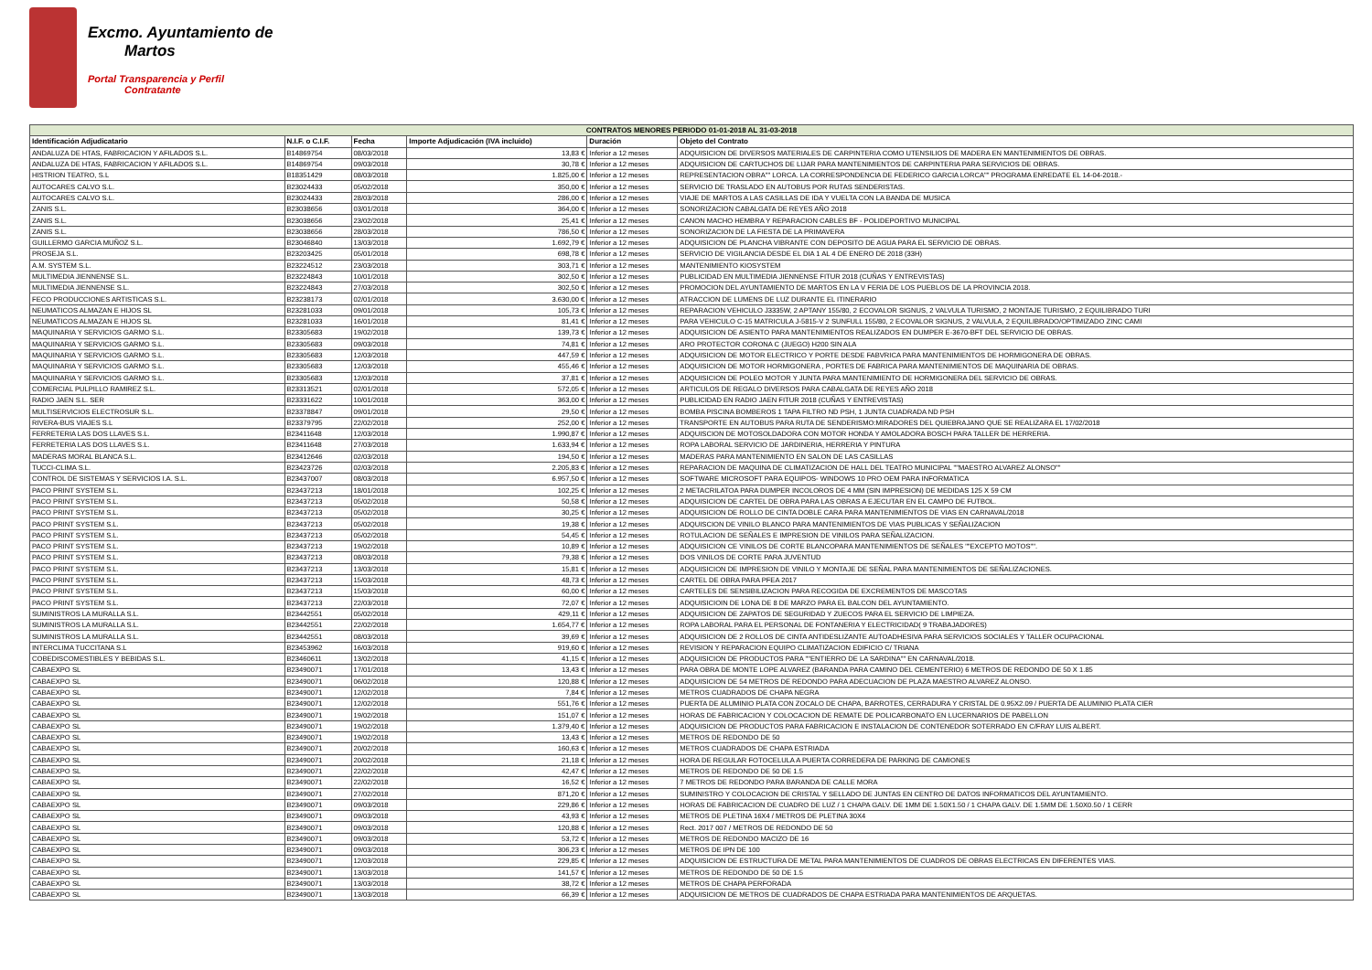Excmo. Ayuntamiento de
Martos
Portal Transparencia y Perfil
Contratante
| CONTRATOS MENORES PERIODO 01-01-2018 AL 31-03-2018 | | | | | |
| --- | --- | --- | --- | --- | --- |
| Identificación Adjudicatario | N.I.F. o C.I.F. | Fecha | Importe Adjudicación (IVA incluido) | Duración | Objeto del Contrato |
| ANDALUZA DE HTAS, FABRICACION Y AFILADOS S.L. | B14869754 | 08/03/2018 | 13,83 € | Inferior a 12 meses | ADQUISICION DE DIVERSOS MATERIALES DE CARPINTERIA COMO UTENSILIOS DE MADERA EN MANTENIMIENTOS DE OBRAS. |
| ANDALUZA DE HTAS, FABRICACION Y AFILADOS S.L. | B14869754 | 09/03/2018 | 30,78 € | Inferior a 12 meses | ADQUISICION DE CARTUCHOS DE LIJAR PARA MANTENIMIENTOS DE CARPINTERIA PARA SERVICIOS DE OBRAS. |
| HISTRION TEATRO, S.L | B18351429 | 08/03/2018 | 1.825,00 € | Inferior a 12 meses | REPRESENTACION OBRA"" LORCA. LA CORRESPONDENCIA DE FEDERICO GARCIA LORCA"" PROGRAMA ENREDATE EL 14-04-2018.- |
| AUTOCARES CALVO S.L. | B23024433 | 05/02/2018 | 350,00 € | Inferior a 12 meses | SERVICIO DE TRASLADO EN AUTOBUS POR RUTAS SENDERISTAS. |
| AUTOCARES CALVO S.L. | B23024433 | 28/03/2018 | 286,00 € | Inferior a 12 meses | VIAJE DE MARTOS A LAS CASILLAS DE IDA Y VUELTA CON LA BANDA DE MUSICA |
| ZANIS S.L. | B23038656 | 03/01/2018 | 364,00 € | Inferior a 12 meses | SONORIZACION CABALGATA DE REYES AÑO 2018 |
| ZANIS S.L. | B23038656 | 23/02/2018 | 25,41 € | Inferior a 12 meses | CANON MACHO HEMBRA Y REPARACION CABLES BF - POLIDEPORTIVO MUNICIPAL |
| ZANIS S.L. | B23038656 | 28/03/2018 | 786,50 € | Inferior a 12 meses | SONORIZACION DE LA FIESTA DE LA PRIMAVERA |
| GUILLERMO GARCIA MUÑOZ S.L. | B23046840 | 13/03/2018 | 1.692,79 € | Inferior a 12 meses | ADQUISICION DE PLANCHA VIBRANTE CON DEPOSITO DE AGUA PARA EL SERVICIO DE OBRAS. |
| PROSEJA S.L. | B23203425 | 05/01/2018 | 698,78 € | Inferior a 12 meses | SERVICIO DE VIGILANCIA DESDE EL DIA 1 AL 4 DE ENERO DE 2018 (33H) |
| A.M. SYSTEM S.L. | B23224512 | 23/03/2018 | 303,71 € | Inferior a 12 meses | MANTENIMIENTO KIOSYSTEM |
| MULTIMEDIA JIENNENSE S.L. | B23224843 | 10/01/2018 | 302,50 € | Inferior a 12 meses | PUBLICIDAD EN MULTIMEDIA JIENNENSE FITUR 2018 (CUÑAS Y ENTREVISTAS) |
| MULTIMEDIA JIENNENSE S.L. | B23224843 | 27/03/2018 | 302,50 € | Inferior a 12 meses | PROMOCION DEL AYUNTAMIENTO DE MARTOS EN LA V FERIA DE LOS PUEBLOS DE LA PROVINCIA 2018. |
| FECO PRODUCCIONES ARTISTICAS S.L. | B23238173 | 02/01/2018 | 3.630,00 € | Inferior a 12 meses | ATRACCION DE LUMENS DE LUZ DURANTE EL ITINERARIO |
| NEUMATICOS ALMAZAN E HIJOS SL | B23281033 | 09/01/2018 | 105,73 € | Inferior a 12 meses | REPARACION VEHICULO J3335W, 2 APTANY 155/80, 2 ECOVALOR SIGNUS, 2 VALVULA TURISMO, 2 MONTAJE TURISMO, 2 EQUILIBRADO TURI |
| NEUMATICOS ALMAZAN E HIJOS SL | B23281033 | 16/01/2018 | 81,41 € | Inferior a 12 meses | PARA VEHICULO C-15 MATRICULA J-5815-V 2 SUNFULL 155/80, 2 ECOVALOR SIGNUS, 2 VALVULA, 2 EQUILIBRADO/OPTIMIZADO ZINC CAMI |
| MAQUINARIA Y SERVICIOS GARMO S.L. | B23305683 | 19/02/2018 | 139,73 € | Inferior a 12 meses | ADQUISICION DE ASIENTO PARA MANTENIMIENTOS REALIZADOS EN DUMPER E-3670-BFT DEL SERVICIO DE OBRAS. |
| MAQUINARIA Y SERVICIOS GARMO S.L. | B23305683 | 09/03/2018 | 74,81 € | Inferior a 12 meses | ARO PROTECTOR CORONA C (JUEGO) H200 SIN ALA |
| MAQUINARIA Y SERVICIOS GARMO S.L. | B23305683 | 12/03/2018 | 447,59 € | Inferior a 12 meses | ADQUISICION DE MOTOR ELECTRICO Y PORTE DESDE FABVRICA PARA MANTENIMIENTOS DE HORMIGONERA DE OBRAS. |
| MAQUINARIA Y SERVICIOS GARMO S.L. | B23305683 | 12/03/2018 | 455,46 € | Inferior a 12 meses | ADQUISICION DE MOTOR HORMIGONERA , PORTES DE FABRICA PARA MANTENIMIENTOS DE MAQUINARIA DE OBRAS. |
| MAQUINARIA Y SERVICIOS GARMO S.L. | B23305683 | 12/03/2018 | 37,81 € | Inferior a 12 meses | ADQUISICION DE POLEO MOTOR Y JUNTA PARA MANTENIMIENTO DE HORMIGONERA DEL SERVICIO DE OBRAS. |
| COMERCIAL PULPILLO RAMIREZ S.L. | B23313521 | 02/01/2018 | 572,05 € | Inferior a 12 meses | ARTICULOS DE REGALO DIVERSOS PARA CABALGATA DE REYES AÑO 2018 |
| RADIO JAEN S.L. SER | B23331622 | 10/01/2018 | 363,00 € | Inferior a 12 meses | PUBLICIDAD EN RADIO JAEN FITUR 2018 (CUÑAS Y ENTREVISTAS) |
| MULTISERVICIOS ELECTROSUR S.L. | B23378847 | 09/01/2018 | 29,50 € | Inferior a 12 meses | BOMBA PISCINA BOMBEROS 1 TAPA FILTRO ND PSH, 1 JUNTA CUADRADA ND PSH |
| RIVERA-BUS VIAJES S.L | B23379795 | 22/02/2018 | 252,00 € | Inferior a 12 meses | TRANSPORTE EN AUTOBUS PARA RUTA DE SENDERISMO:MIRADORES DEL QUIEBRAJANO QUE SE REALIZARA EL 17/02/2018 |
| FERRETERIA LAS DOS LLAVES S.L. | B23411648 | 12/03/2018 | 1.990,87 € | Inferior a 12 meses | ADQUISCION DE MOTOSOLDADORA CON MOTOR HONDA Y AMOLADORA BOSCH PARA TALLER DE HERRERIA. |
| FERRETERIA LAS DOS LLAVES S.L. | B23411648 | 27/03/2018 | 1.633,94 € | Inferior a 12 meses | ROPA LABORAL SERVICIO DE JARDINERIA, HERRERIA Y PINTURA |
| MADERAS MORAL BLANCA S.L. | B23412646 | 02/03/2018 | 194,50 € | Inferior a 12 meses | MADERAS PARA MANTENIMIENTO EN SALON DE LAS CASILLAS |
| TUCCI-CLIMA S.L. | B23423726 | 02/03/2018 | 2.205,83 € | Inferior a 12 meses | REPARACION DE MAQUINA DE CLIMATIZACION DE HALL DEL TEATRO MUNICIPAL ""MAESTRO ALVAREZ ALONSO"" |
| CONTROL DE SISTEMAS Y SERVICIOS I.A. S.L. | B23437007 | 08/03/2018 | 6.957,50 € | Inferior a 12 meses | SOFTWARE MICROSOFT PARA EQUIPOS- WINDOWS 10 PRO OEM PARA INFORMATICA |
| PACO PRINT SYSTEM S.L. | B23437213 | 18/01/2018 | 102,25 € | Inferior a 12 meses | 2 METACRILATOA PARA DUMPER INCOLOROS DE 4 MM (SIN IMPRESION) DE MEDIDAS 125 X 59 CM |
| PACO PRINT SYSTEM S.L. | B23437213 | 05/02/2018 | 50,58 € | Inferior a 12 meses | ADQUISICION DE CARTEL DE OBRA PARA LAS OBRAS A EJECUTAR EN EL CAMPO DE FUTBOL. |
| PACO PRINT SYSTEM S.L. | B23437213 | 05/02/2018 | 30,25 € | Inferior a 12 meses | ADQUISICION DE ROLLO DE CINTA DOBLE CARA PARA MANTENIMIENTOS DE VIAS EN CARNAVAL/2018 |
| PACO PRINT SYSTEM S.L. | B23437213 | 05/02/2018 | 19,38 € | Inferior a 12 meses | ADQUISCION DE VINILO BLANCO PARA MANTENIMIENTOS DE VIAS PUBLICAS Y SEÑALIZACION |
| PACO PRINT SYSTEM S.L. | B23437213 | 05/02/2018 | 54,45 € | Inferior a 12 meses | ROTULACION DE SEÑALES E IMPRESION DE VINILOS PARA SEÑALIZACION. |
| PACO PRINT SYSTEM S.L. | B23437213 | 19/02/2018 | 10,89 € | Inferior a 12 meses | ADQUISICION CE VINILOS DE CORTE BLANCOPARA MANTENIMIENTOS DE SEÑALES ""EXCEPTO MOTOS"". |
| PACO PRINT SYSTEM S.L. | B23437213 | 08/03/2018 | 79,38 € | Inferior a 12 meses | DOS VINILOS DE CORTE PARA JUVENTUD |
| PACO PRINT SYSTEM S.L. | B23437213 | 13/03/2018 | 15,81 € | Inferior a 12 meses | ADQUISICION DE IMPRESION DE VINILO Y MONTAJE DE SEÑAL PARA MANTENIMIENTOS DE SEÑALIZACIONES. |
| PACO PRINT SYSTEM S.L. | B23437213 | 15/03/2018 | 48,73 € | Inferior a 12 meses | CARTEL DE OBRA PARA PFEA 2017 |
| PACO PRINT SYSTEM S.L. | B23437213 | 15/03/2018 | 60,00 € | Inferior a 12 meses | CARTELES DE SENSIBILIZACION PARA RECOGIDA DE EXCREMENTOS DE MASCOTAS |
| PACO PRINT SYSTEM S.L. | B23437213 | 22/03/2018 | 72,07 € | Inferior a 12 meses | ADQUISICIOIN DE LONA DE 8 DE MARZO PARA EL BALCON DEL AYUNTAMIENTO. |
| SUMINISTROS LA MURALLA S.L. | B23442551 | 05/02/2018 | 429,11 € | Inferior a 12 meses | ADQUISICION DE ZAPATOS DE SEGURIDAD Y ZUECOS PARA EL SERVICIO DE LIMPIEZA. |
| SUMINISTROS LA MURALLA S.L. | B23442551 | 22/02/2018 | 1.654,77 € | Inferior a 12 meses | ROPA LABORAL PARA EL PERSONAL DE FONTANERIA Y ELECTRICIDAD( 9 TRABAJADORES) |
| SUMINISTROS LA MURALLA S.L. | B23442551 | 08/03/2018 | 39,69 € | Inferior a 12 meses | ADQUISICION DE 2 ROLLOS DE CINTA ANTIDESLIZANTE AUTOADHESIVA PARA SERVICIOS SOCIALES Y TALLER OCUPACIONAL |
| INTERCLIMA TUCCITANA S.L | B23453962 | 16/03/2018 | 919,60 € | Inferior a 12 meses | REVISION Y REPARACION EQUIPO CLIMATIZACION EDIFICIO C/ TRIANA |
| COBEDISCOMESTIBLES Y BEBIDAS S.L. | B23460611 | 13/02/2018 | 41,15 € | Inferior a 12 meses | ADQUISICION DE PRODUCTOS PARA ""ENTIERRO DE LA SARDINA"" EN CARNAVAL/2018. |
| CABAEXPO SL | B23490071 | 17/01/2018 | 13,43 € | Inferior a 12 meses | PARA OBRA DE MONTE LOPE ALVAREZ (BARANDA PARA CAMINO DEL CEMENTERIO) 6 METROS DE REDONDO DE 50 X 1.85 |
| CABAEXPO SL | B23490071 | 06/02/2018 | 120,88 € | Inferior a 12 meses | ADQUISICION DE 54 METROS DE REDONDO PARA ADECUACION DE PLAZA MAESTRO ALVAREZ ALONSO. |
| CABAEXPO SL | B23490071 | 12/02/2018 | 7,84 € | Inferior a 12 meses | METROS CUADRADOS DE CHAPA NEGRA |
| CABAEXPO SL | B23490071 | 12/02/2018 | 551,76 € | Inferior a 12 meses | PUERTA DE ALUMINIO PLATA CON ZOCALO DE CHAPA, BARROTES, CERRADURA Y CRISTAL DE 0.95X2.09 / PUERTA DE ALUMINIO PLATA CIER |
| CABAEXPO SL | B23490071 | 19/02/2018 | 151,07 € | Inferior a 12 meses | HORAS DE FABRICACION Y COLOCACION DE REMATE DE POLICARBONATO EN LUCERNARIOS DE PABELLON |
| CABAEXPO SL | B23490071 | 19/02/2018 | 1.379,40 € | Inferior a 12 meses | ADQUISICION DE PRODUCTOS PARA FABRICACION E INSTALACION DE CONTENEDOR SOTERRADO EN C/FRAY LUIS ALBERT. |
| CABAEXPO SL | B23490071 | 19/02/2018 | 13,43 € | Inferior a 12 meses | METROS DE REDONDO DE 50 |
| CABAEXPO SL | B23490071 | 20/02/2018 | 160,63 € | Inferior a 12 meses | METROS CUADRADOS DE CHAPA ESTRIADA |
| CABAEXPO SL | B23490071 | 20/02/2018 | 21,18 € | Inferior a 12 meses | HORA DE REGULAR FOTOCELULA A PUERTA CORREDERA DE PARKING DE CAMIONES |
| CABAEXPO SL | B23490071 | 22/02/2018 | 42,47 € | Inferior a 12 meses | METROS DE REDONDO DE 50 DE 1.5 |
| CABAEXPO SL | B23490071 | 22/02/2018 | 16,52 € | Inferior a 12 meses | 7 METROS DE REDONDO PARA BARANDA DE CALLE MORA |
| CABAEXPO SL | B23490071 | 27/02/2018 | 871,20 € | Inferior a 12 meses | SUMINISTRO Y COLOCACION DE CRISTAL Y SELLADO DE JUNTAS EN CENTRO DE DATOS INFORMATICOS DEL AYUNTAMIENTO. |
| CABAEXPO SL | B23490071 | 09/03/2018 | 229,86 € | Inferior a 12 meses | HORAS DE FABRICACION DE CUADRO DE LUZ / 1 CHAPA GALV. DE 1MM DE 1.50X1.50 / 1 CHAPA GALV. DE 1.5MM DE 1.50X0.50 / 1 CERR |
| CABAEXPO SL | B23490071 | 09/03/2018 | 43,93 € | Inferior a 12 meses | METROS DE PLETINA 16X4 / METROS DE PLETINA 30X4 |
| CABAEXPO SL | B23490071 | 09/03/2018 | 120,88 € | Inferior a 12 meses | Rect. 2017 007 / METROS DE REDONDO DE 50 |
| CABAEXPO SL | B23490071 | 09/03/2018 | 53,72 € | Inferior a 12 meses | METROS DE REDONDO MACIZO DE 16 |
| CABAEXPO SL | B23490071 | 09/03/2018 | 306,23 € | Inferior a 12 meses | METROS DE IPN DE 100 |
| CABAEXPO SL | B23490071 | 12/03/2018 | 229,85 € | Inferior a 12 meses | ADQUISICION DE ESTRUCTURA DE METAL PARA MANTENIMIENTOS DE CUADROS DE OBRAS ELECTRICAS EN DIFERENTES VIAS. |
| CABAEXPO SL | B23490071 | 13/03/2018 | 141,57 € | Inferior a 12 meses | METROS DE REDONDO DE 50 DE 1.5 |
| CABAEXPO SL | B23490071 | 13/03/2018 | 38,72 € | Inferior a 12 meses | METROS DE CHAPA PERFORADA |
| CABAEXPO SL | B23490071 | 13/03/2018 | 66,39 € | Inferior a 12 meses | ADQUISICION DE METROS DE CUADRADOS DE CHAPA ESTRIADA PARA MANTENIMIENTOS DE ARQUETAS. |